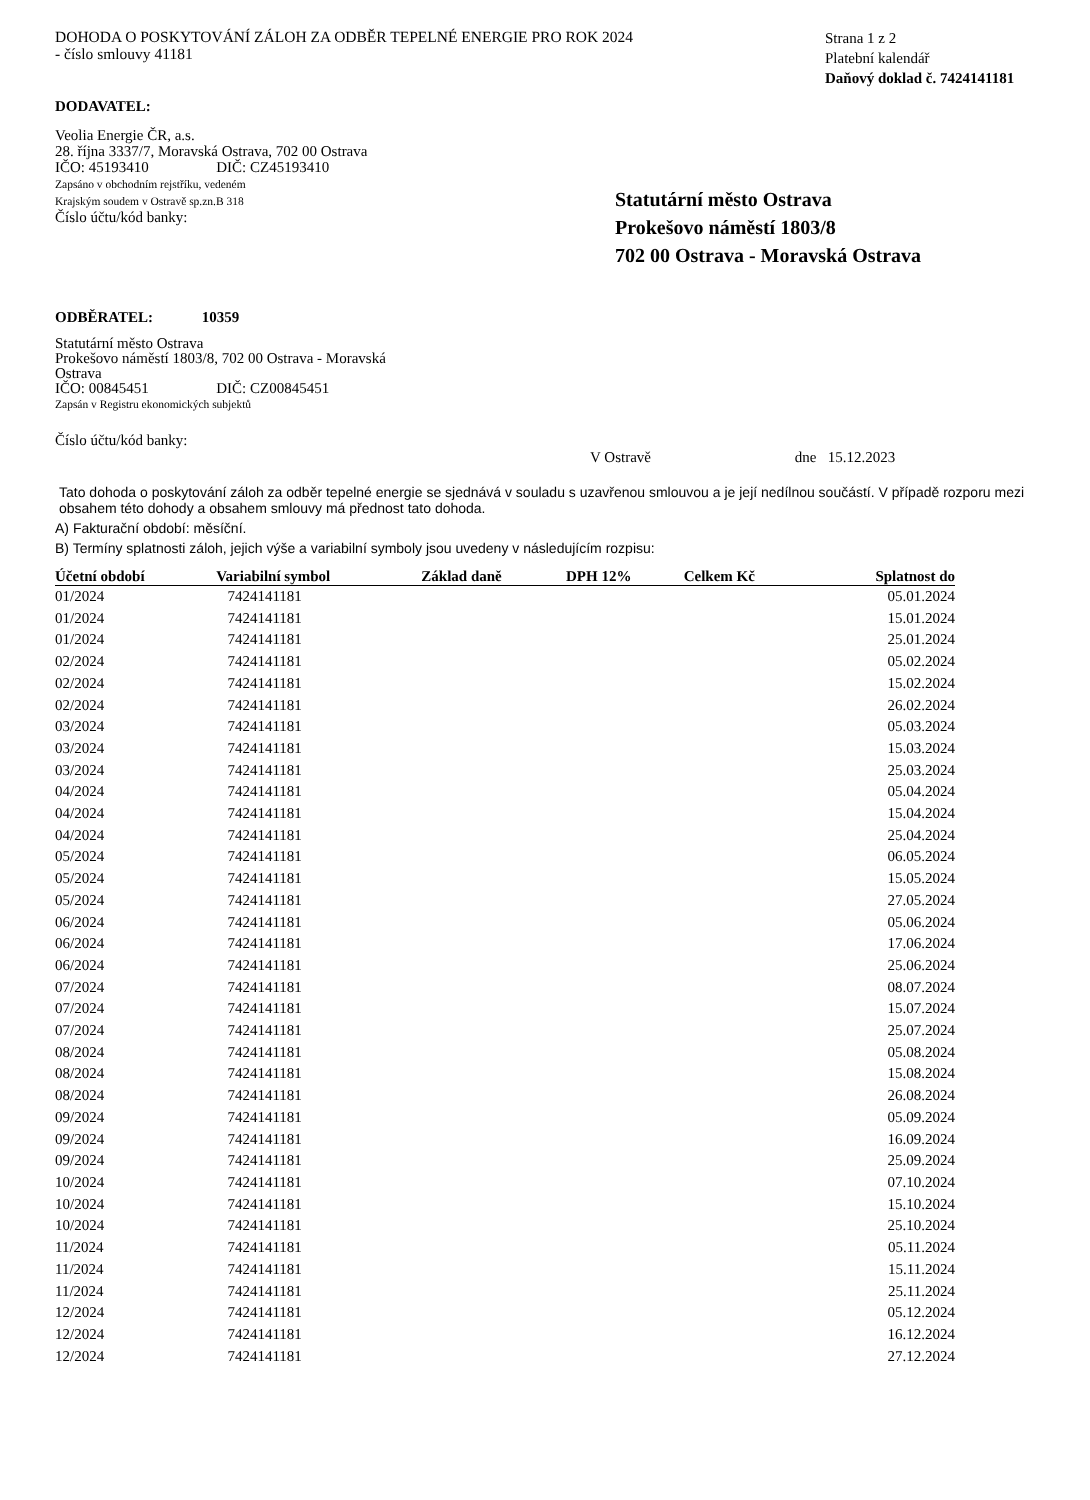DOHODA O POSKYTOVÁNÍ ZÁLOH ZA ODBĚR TEPELNÉ ENERGIE PRO ROK 2024
- číslo smlouvy 41181
Strana 1 z 2
Platební kalendář
Daňový doklad č. 7424141181
DODAVATEL:
Veolia Energie ČR, a.s.
28. října 3337/7, Moravská Ostrava, 702 00 Ostrava
IČO: 45193410 DIČ: CZ45193410
Zapsáno v obchodním rejstříku, vedeném
Krajským soudem v Ostravě sp.zn.B 318
Číslo účtu/kód banky:
Statutární město Ostrava
Prokešovo náměstí 1803/8
702 00 Ostrava - Moravská Ostrava
ODBĚRATEL: 10359
Statutární město Ostrava
Prokešovo náměstí 1803/8, 702 00 Ostrava - Moravská Ostrava
IČO: 00845451 DIČ: CZ00845451
Zapsán v Registru ekonomických subjektů
Číslo účtu/kód banky:
V Ostravě dne 15.12.2023
Tato dohoda o poskytování záloh za odběr tepelné energie se sjednává v souladu s uzavřenou smlouvou a je její nedílnou součástí. V případě rozporu mezi obsahem této dohody a obsahem smlouvy má přednost tato dohoda.
A) Fakturační období: měsíční.
B) Termíny splatnosti záloh, jejich výše a variabilní symboly jsou uvedeny v následujícím rozpisu:
| Účetní období | Variabilní symbol | Základ daně | DPH 12% | Celkem Kč | Splatnost do |
| --- | --- | --- | --- | --- | --- |
| 01/2024 | 7424141181 | | | | 05.01.2024 |
| 01/2024 | 7424141181 | | | | 15.01.2024 |
| 01/2024 | 7424141181 | | | | 25.01.2024 |
| 02/2024 | 7424141181 | | | | 05.02.2024 |
| 02/2024 | 7424141181 | | | | 15.02.2024 |
| 02/2024 | 7424141181 | | | | 26.02.2024 |
| 03/2024 | 7424141181 | | | | 05.03.2024 |
| 03/2024 | 7424141181 | | | | 15.03.2024 |
| 03/2024 | 7424141181 | | | | 25.03.2024 |
| 04/2024 | 7424141181 | | | | 05.04.2024 |
| 04/2024 | 7424141181 | | | | 15.04.2024 |
| 04/2024 | 7424141181 | | | | 25.04.2024 |
| 05/2024 | 7424141181 | | | | 06.05.2024 |
| 05/2024 | 7424141181 | | | | 15.05.2024 |
| 05/2024 | 7424141181 | | | | 27.05.2024 |
| 06/2024 | 7424141181 | | | | 05.06.2024 |
| 06/2024 | 7424141181 | | | | 17.06.2024 |
| 06/2024 | 7424141181 | | | | 25.06.2024 |
| 07/2024 | 7424141181 | | | | 08.07.2024 |
| 07/2024 | 7424141181 | | | | 15.07.2024 |
| 07/2024 | 7424141181 | | | | 25.07.2024 |
| 08/2024 | 7424141181 | | | | 05.08.2024 |
| 08/2024 | 7424141181 | | | | 15.08.2024 |
| 08/2024 | 7424141181 | | | | 26.08.2024 |
| 09/2024 | 7424141181 | | | | 05.09.2024 |
| 09/2024 | 7424141181 | | | | 16.09.2024 |
| 09/2024 | 7424141181 | | | | 25.09.2024 |
| 10/2024 | 7424141181 | | | | 07.10.2024 |
| 10/2024 | 7424141181 | | | | 15.10.2024 |
| 10/2024 | 7424141181 | | | | 25.10.2024 |
| 11/2024 | 7424141181 | | | | 05.11.2024 |
| 11/2024 | 7424141181 | | | | 15.11.2024 |
| 11/2024 | 7424141181 | | | | 25.11.2024 |
| 12/2024 | 7424141181 | | | | 05.12.2024 |
| 12/2024 | 7424141181 | | | | 16.12.2024 |
| 12/2024 | 7424141181 | | | | 27.12.2024 |